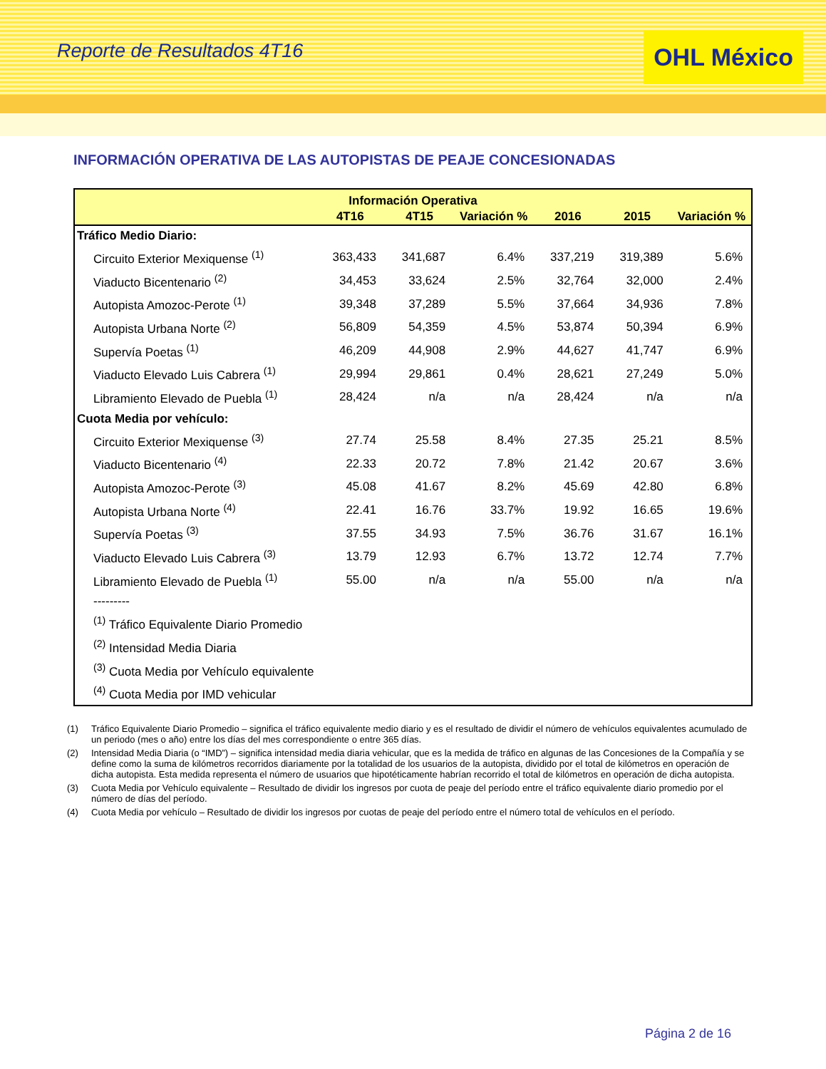Reporte de Resultados 4T16
OHL México
INFORMACIÓN OPERATIVA DE LAS AUTOPISTAS DE PEAJE CONCESIONADAS
| Información Operativa | | | | | | |
| --- | --- | --- | --- | --- | --- | --- |
| | 4T16 | 4T15 | Variación % | 2016 | 2015 | Variación % |
| Tráfico Medio Diario: | | | | | | |
| Circuito Exterior Mexiquense <sup>(1)</sup> | 363,433 | 341,687 | 6.4% | 337,219 | 319,389 | 5.6% |
| Viaducto Bicentenario <sup>(2)</sup> | 34,453 | 33,624 | 2.5% | 32,764 | 32,000 | 2.4% |
| Autopista Amozoc-Perote <sup>(1)</sup> | 39,348 | 37,289 | 5.5% | 37,664 | 34,936 | 7.8% |
| Autopista Urbana Norte <sup>(2)</sup> | 56,809 | 54,359 | 4.5% | 53,874 | 50,394 | 6.9% |
| Supervía Poetas <sup>(1)</sup> | 46,209 | 44,908 | 2.9% | 44,627 | 41,747 | 6.9% |
| Viaducto Elevado Luis Cabrera <sup>(1)</sup> | 29,994 | 29,861 | 0.4% | 28,621 | 27,249 | 5.0% |
| Libramiento Elevado de Puebla <sup>(1)</sup> | 28,424 | n/a | n/a | 28,424 | n/a | n/a |
| Cuota Media por vehículo: | | | | | | |
| Circuito Exterior Mexiquense <sup>(3)</sup> | 27.74 | 25.58 | 8.4% | 27.35 | 25.21 | 8.5% |
| Viaducto Bicentenario <sup>(4)</sup> | 22.33 | 20.72 | 7.8% | 21.42 | 20.67 | 3.6% |
| Autopista Amozoc-Perote <sup>(3)</sup> | 45.08 | 41.67 | 8.2% | 45.69 | 42.80 | 6.8% |
| Autopista Urbana Norte <sup>(4)</sup> | 22.41 | 16.76 | 33.7% | 19.92 | 16.65 | 19.6% |
| Supervía Poetas <sup>(3)</sup> | 37.55 | 34.93 | 7.5% | 36.76 | 31.67 | 16.1% |
| Viaducto Elevado Luis Cabrera <sup>(3)</sup> | 13.79 | 12.93 | 6.7% | 13.72 | 12.74 | 7.7% |
| Libramiento Elevado de Puebla <sup>(1)</sup> | 55.00 | n/a | n/a | 55.00 | n/a | n/a |
| --------- | | | | | | |
| <sup>(1)</sup> Tráfico Equivalente Diario Promedio | | | | | | |
| <sup>(2)</sup> Intensidad Media Diaria | | | | | | |
| <sup>(3)</sup> Cuota Media por Vehículo equivalente | | | | | | |
| <sup>(4)</sup> Cuota Media por IMD vehicular | | | | | | |
(1) Tráfico Equivalente Diario Promedio – significa el tráfico equivalente medio diario y es el resultado de dividir el número de vehículos equivalentes acumulado de un periodo (mes o año) entre los días del mes correspondiente o entre 365 días.
(2) Intensidad Media Diaria (o “IMD”) – significa intensidad media diaria vehicular, que es la medida de tráfico en algunas de las Concesiones de la Compañía y se define como la suma de kilómetros recorridos diariamente por la totalidad de los usuarios de la autopista, dividido por el total de kilómetros en operación de dicha autopista. Esta medida representa el número de usuarios que hipotéticamente habrían recorrido el total de kilómetros en operación de dicha autopista.
(3) Cuota Media por Vehículo equivalente – Resultado de dividir los ingresos por cuota de peaje del período entre el tráfico equivalente diario promedio por el número de días del período.
(4) Cuota Media por vehículo – Resultado de dividir los ingresos por cuotas de peaje del período entre el número total de vehículos en el período.
Página 2 de 16